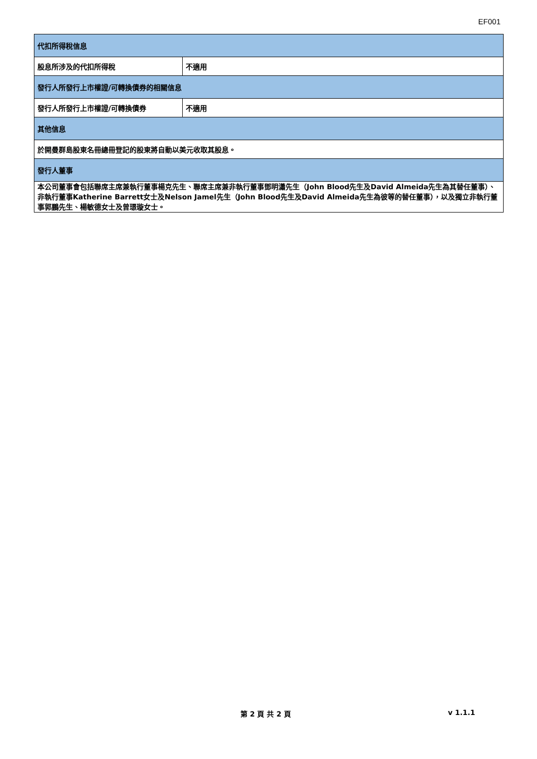EF001
| 代扣所得稅信息 | |
| 股息所涉及的代扣所得稅 | 不適用 |
| 發行人所發行上市權證/可轉換債券的相關信息 | |
| 發行人所發行上市權證/可轉換債券 | 不適用 |
| 其他信息 | |
| 於開曼群島股東名冊總冊登記的股東將自動以美元收取其股息。 | |
| 發行人董事 | |
| 本公司董事會包括聯席主席兼執行董事楊克先生、聯席主席兼非執行董事鄧明瀟先生（John Blood先生及David Almeida先生為其替任董事）、非執行董事Katherine Barrett女士及Nelson Jamel先生（John Blood先生及David Almeida先生為彼等的替任董事），以及獨立非執行董事郭鵬先生、楊敏德女士及曾璟璇女士。 | |
第 2 頁 共 2 頁 v 1.1.1